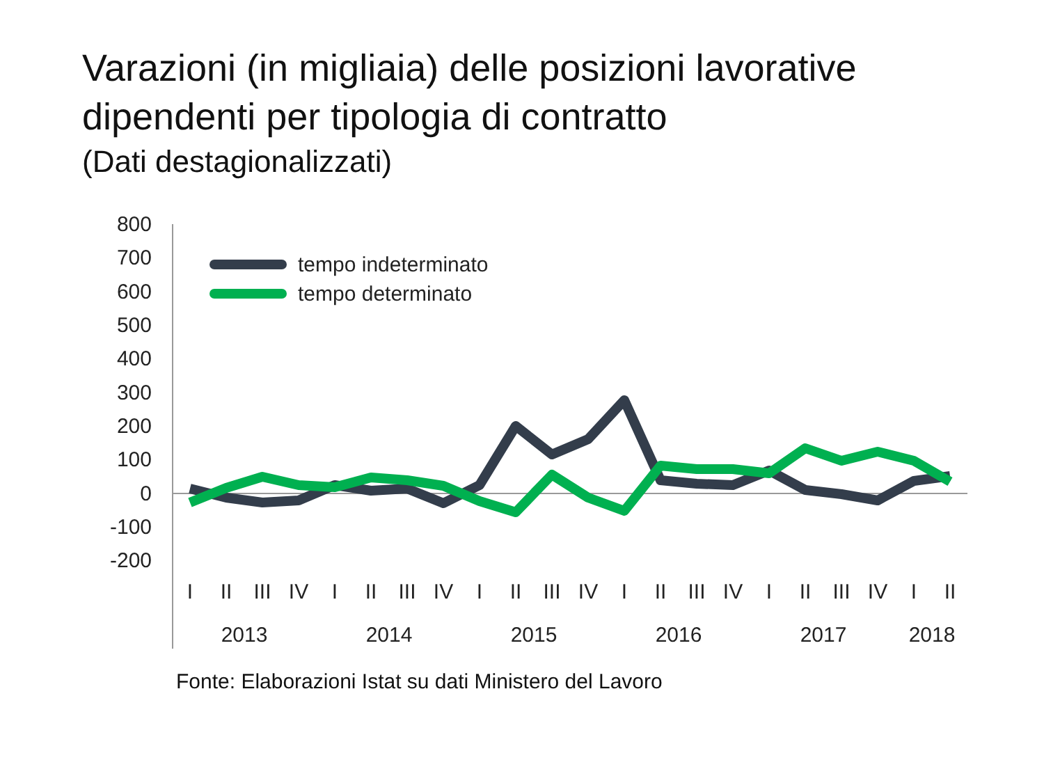Varazioni (in migliaia) delle posizioni lavorative
dipendenti per tipologia di contratto
(Dati destagionalizzati)
800
700
600
500
400
300
200
100
0
-100
-200
tempo indeterminato
tempo determinato
I
II
III
IV
I
II
III
IV
I
II
III
IV
I
II
III
IV
I
II
III
IV
I
II
2013
2014
2015
2016
2017
2018
Fonte: Elaborazioni Istat su dati Ministero del Lavoro